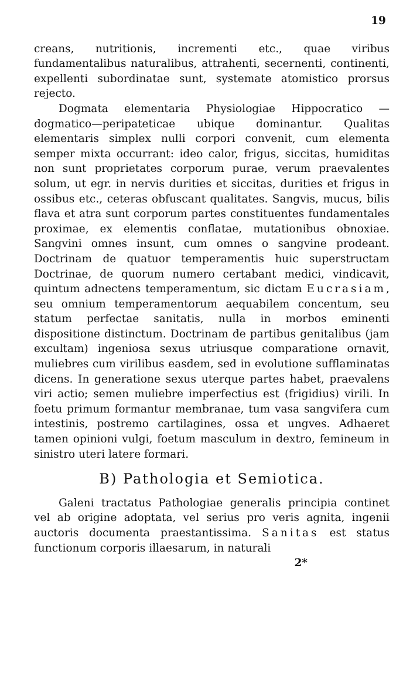19
creans, nutritionis, incrementi etc., quae viribus fundamentalibus naturalibus, attrahenti, secernenti, continenti, expellenti subordinatae sunt, systemate atomistico prorsus rejecto.
Dogmata elementaria Physiologiae Hippocratico — dogmatico—peripateticae ubique dominantur. Qualitas elementaris simplex nulli corpori convenit, cum elementa semper mixta occurrant: ideo calor, frigus, siccitas, humiditas non sunt proprietates corporum purae, verum praevalentes solum, ut egr. in nervis durities et siccitas, durities et frigus in ossibus etc., ceteras obfuscant qualitates. Sangvis, mucus, bilis flava et atra sunt corporum partes constituentes fundamentales proximae, ex elementis conflatae, mutationibus obnoxiae. Sangvini omnes insunt, cum omnes o sangvine prodeant. Doctrinam de quatuor temperamentis huic superstructam Doctrinae, de quorum numero certabant medici, vindicavit, quintum adnectens temperamentum, sic dictam Eucrasiam, seu omnium temperamentorum aequabilem concentum, seu statum perfectae sanitatis, nulla in morbos eminenti dispositione distinctum. Doctrinam de partibus genitalibus (jam excultam) ingeniosa sexus utriusque comparatione ornavit, muliebres cum virilibus easdem, sed in evolutione sufflaminatas dicens. In generatione sexus uterque partes habet, praevalens viri actio; semen muliebre imperfectius est (frigidius) virili. In foetu primum formantur membranae, tum vasa sangvifera cum intestinis, postremo cartilagines, ossa et ungves. Adhaeret tamen opinioni vulgi, foetum masculum in dextro, femineum in sinistro uteri latere formari.
B) Pathologia et Semiotica.
Galeni tractatus Pathologiae generalis principia continet vel ab origine adoptata, vel serius pro veris agnita, ingenii auctoris documenta praestantissima. Sanitas est status functionum corporis illaesarum, in naturali
2*